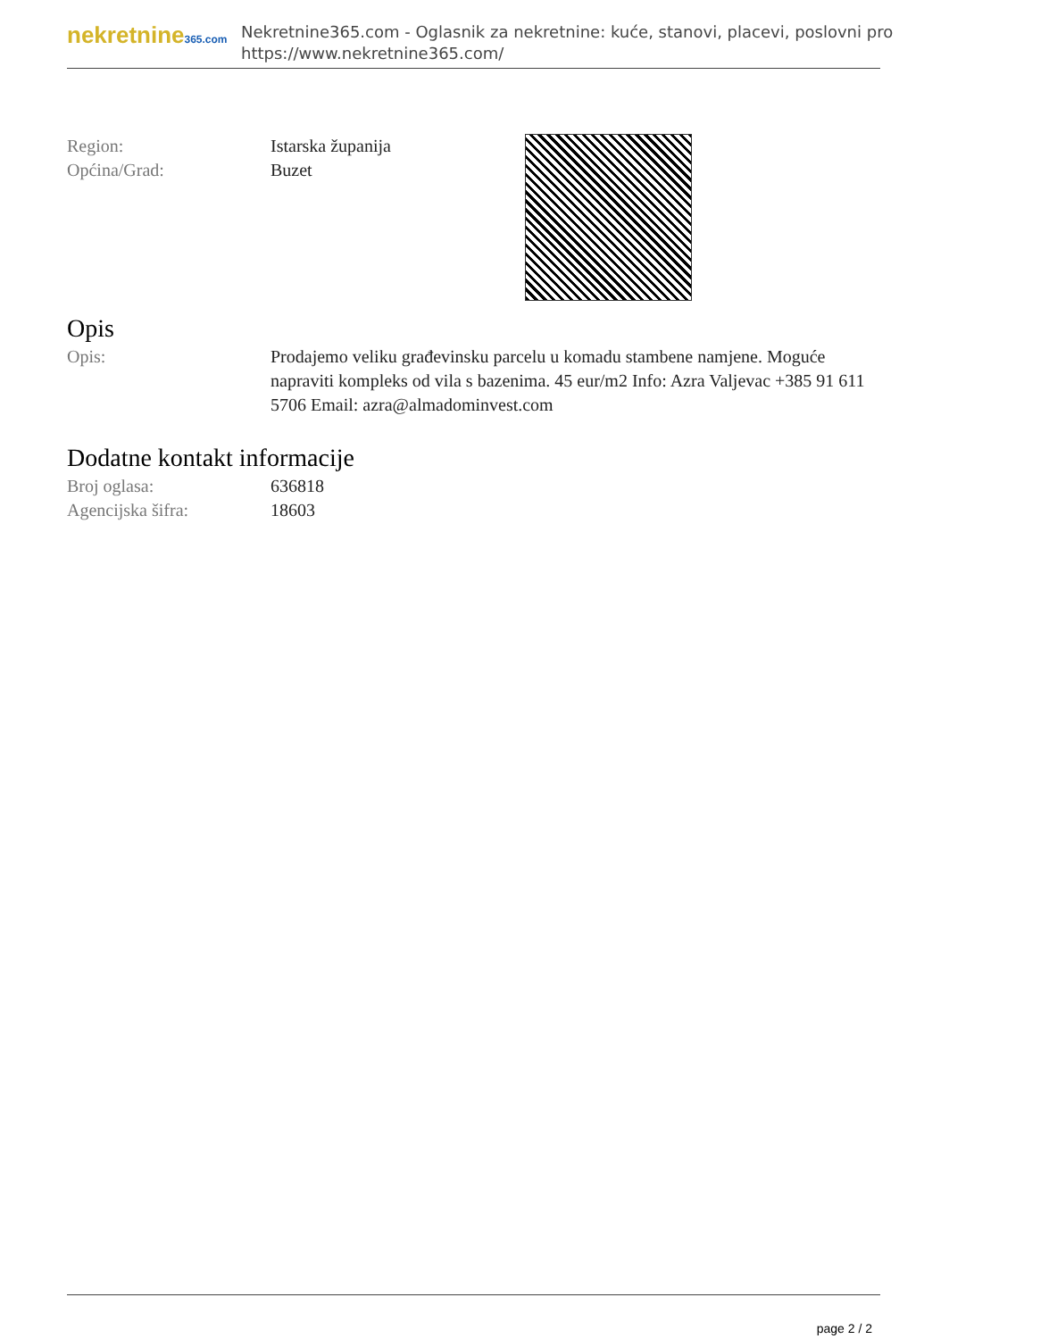nekretnine365.com
Nekretnine365.com - Oglasnik za nekretnine: kuće, stanovi, placevi, poslovni pro
https://www.nekretnine365.com/
Region: Istarska županija
Općina/Grad: Buzet
Opis
Opis: Prodajemo veliku građevinsku parcelu u komadu stambene namjene. Moguće napraviti kompleks od vila s bazenima. 45 eur/m2 Info: Azra Valjevac +385 91 611 5706 Email: azra@almadominvest.com
Dodatne kontakt informacije
Broj oglasa: 636818
Agencijska šifra: 18603
page 2 / 2